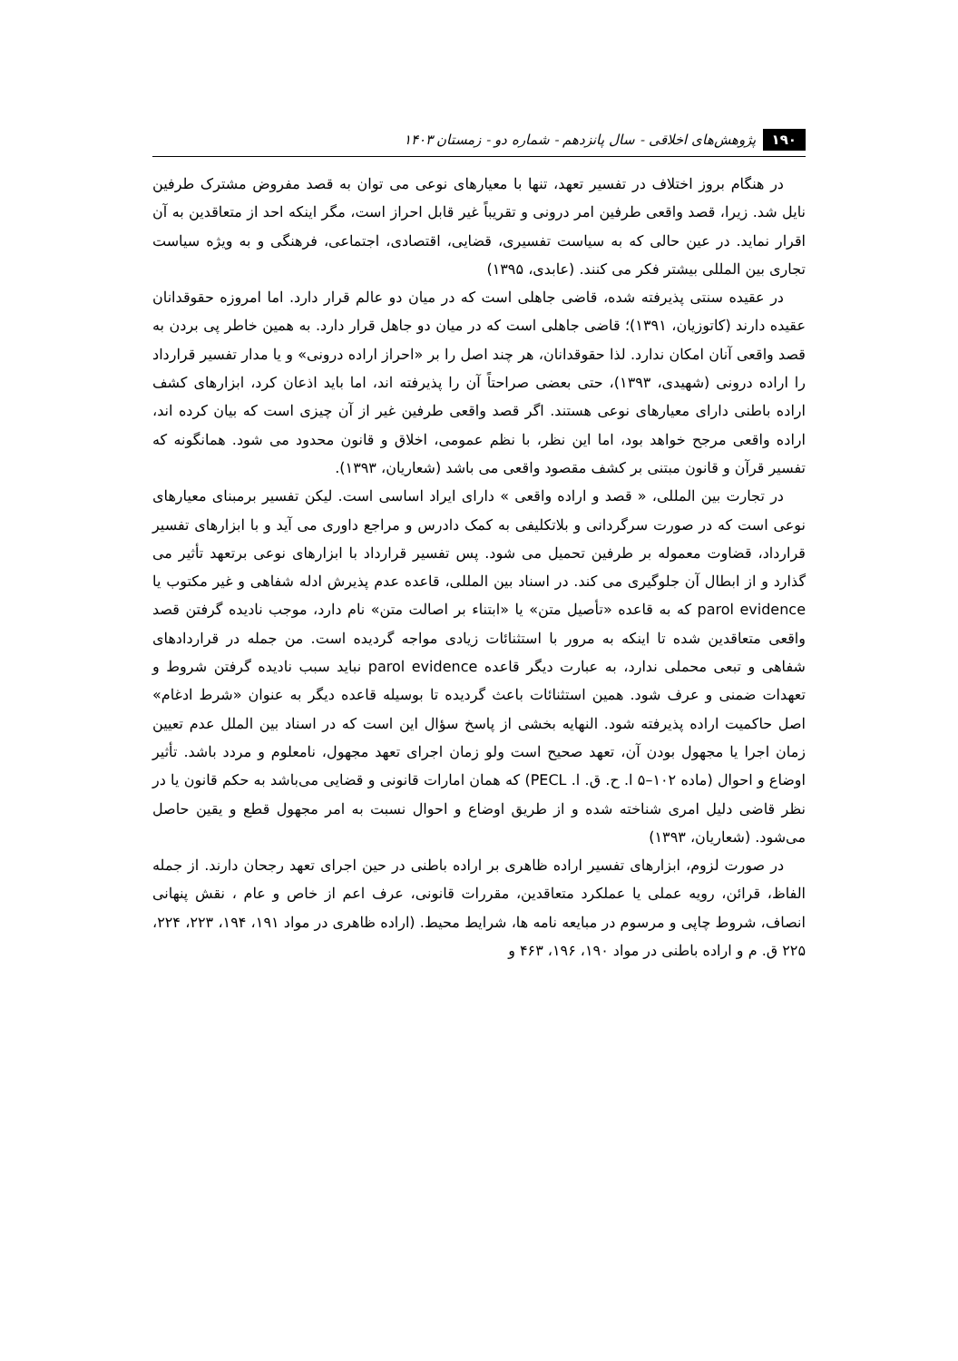۱۹۰ پژوهش‌های اخلاقی - سال پانزدهم - شماره دو - زمستان ۱۴۰۳
در هنگام بروز اختلاف در تفسیر تعهد، تنها با معیارهای نوعی می توان به قصد مفروض مشترک طرفین نایل شد. زیرا، قصد واقعی طرفین امر درونی و تقریباً غیر قابل احراز است، مگر اینکه احد از متعاقدین به آن اقرار نماید. در عین حالی که به سیاست تفسیری، قضایی، اقتصادی، اجتماعی، فرهنگی و به ویژه سیاست تجاری بین المللی بیشتر فکر می کنند. (عابدی، ۱۳۹۵)
در عقیده سنتی پذیرفته شده، قاضی جاهلی است که در میان دو عالم قرار دارد. اما امروزه حقوقدانان عقیده دارند (کاتوزیان، ۱۳۹۱)؛ قاضی جاهلی است که در میان دو جاهل قرار دارد. به همین خاطر پی بردن به قصد واقعی آنان امکان ندارد. لذا حقوقدانان، هر چند اصل را بر «احراز اراده درونی» و یا مدار تفسیر قرارداد را اراده درونی (شهیدی، ۱۳۹۳)، حتی بعضی صراحتاً آن را پذیرفته اند، اما باید اذعان کرد، ابزارهای کشف اراده باطنی دارای معیارهای نوعی هستند. اگر قصد واقعی طرفین غیر از آن چیزی است که بیان کرده اند، اراده واقعی مرجح خواهد بود، اما این نظر، با نظم عمومی، اخلاق و قانون محدود می شود. همانگونه که تفسیر قرآن و قانون مبتنی بر کشف مقصود واقعی می باشد (شعاریان، ۱۳۹۳).
در تجارت بین المللی، « قصد و اراده واقعی » دارای ایراد اساسی است. لیکن تفسیر برمبنای معیارهای نوعی است که در صورت سرگردانی و بلاتکلیفی به کمک دادرس و مراجع داوری می آید و با ابزارهای تفسیر قرارداد، قضاوت معموله بر طرفین تحمیل می شود. پس تفسیر قرارداد با ابزارهای نوعی برتعهد تأثیر می گذارد و از ابطال آن جلوگیری می کند. در اسناد بین المللی، قاعده عدم پذیرش ادله شفاهی و غیر مکتوب یا parol evidence که به قاعده «تأصیل متن» یا «ابتناء بر اصالت متن» نام دارد، موجب نادیده گرفتن قصد واقعی متعاقدین شده تا اینکه به مرور با استثنائات زیادی مواجه گردیده است. من جمله در قراردادهای شفاهی و تبعی محملی ندارد، به عبارت دیگر قاعده parol evidence نباید سبب نادیده گرفتن شروط و تعهدات ضمنی و عرف شود. همین استثنائات باعث گردیده تا بوسیله قاعده دیگر به عنوان «شرط ادغام» اصل حاکمیت اراده پذیرفته شود. النهایه بخشی از پاسخ سؤال این است که در اسناد بین الملل عدم تعیین زمان اجرا یا مجهول بودن آن، تعهد صحیح است ولو زمان اجرای تعهد مجهول، نامعلوم و مردد باشد. تأثیر اوضاع و احوال (ماده ۱۰۲–۵ ا. ح. ق. ا. PECL) که همان امارات قانونی و قضایی می‌باشد به حکم قانون یا در نظر قاضی دلیل امری شناخته شده و از طریق اوضاع و احوال نسبت به امر مجهول قطع و یقین حاصل می‌شود. (شعاریان، ۱۳۹۳)
در صورت لزوم، ابزارهای تفسیر اراده ظاهری بر اراده باطنی در حین اجرای تعهد رجحان دارند. از جمله الفاظ، قرائن، رویه عملی یا عملکرد متعاقدین، مقررات قانونی، عرف اعم از خاص و عام ، نقش پنهانی انصاف، شروط چاپی و مرسوم در مبایعه نامه ها، شرایط محیط. (اراده ظاهری در مواد ۱۹۱، ۱۹۴، ۲۲۳، ۲۲۴، ۲۲۵ ق. م و اراده باطنی در مواد ۱۹۰، ۱۹۶، ۴۶۳ و